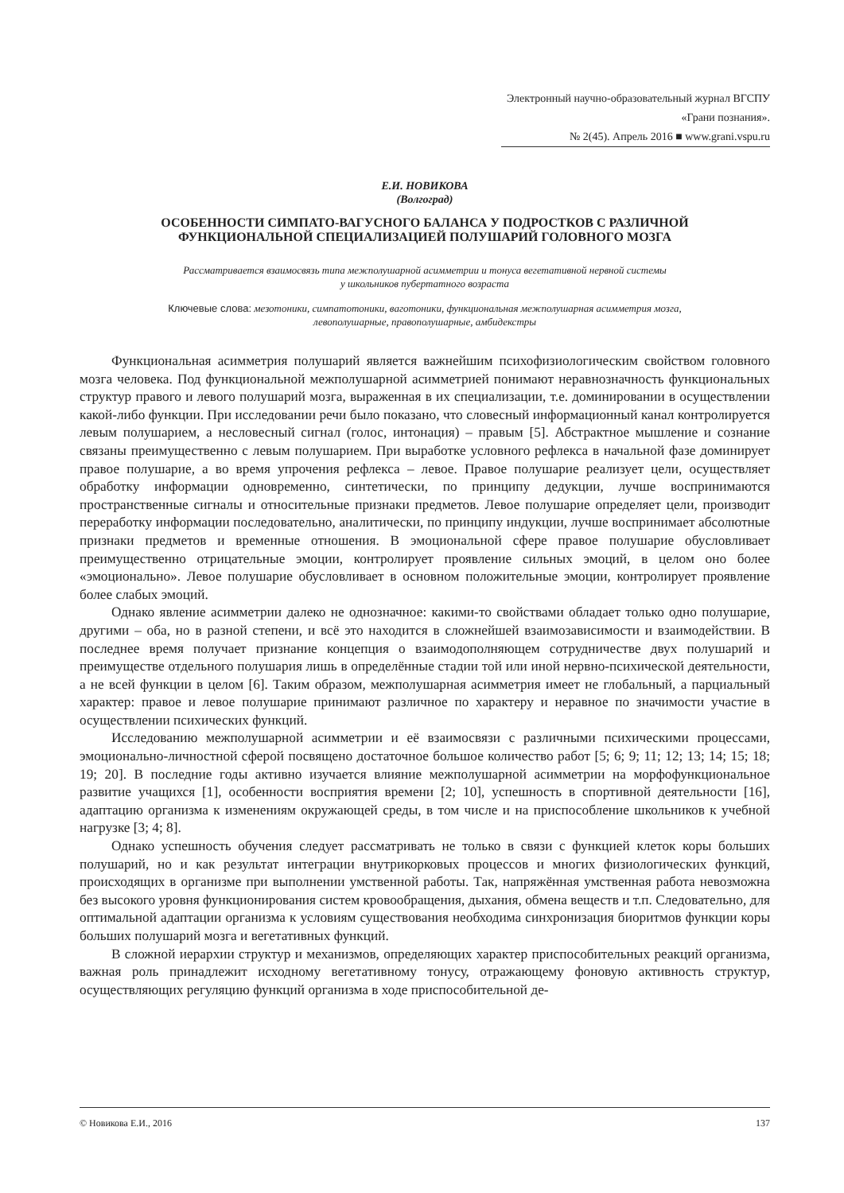Электронный научно-образовательный журнал ВГСПУ «Грани познания».
№ 2(45). Апрель 2016 ■ www.grani.vspu.ru
Е.И. НОВИКОВА
(Волгоград)
ОСОБЕННОСТИ СИМПАТО-ВАГУСНОГО БАЛАНСА У ПОДРОСТКОВ С РАЗЛИЧНОЙ
ФУНКЦИОНАЛЬНОЙ СПЕЦИАЛИЗАЦИЕЙ ПОЛУШАРИЙ ГОЛОВНОГО МОЗГА
Рассматривается взаимосвязь типа межполушарной асимметрии и тонуса вегетативной нервной системы
у школьников пубертатного возраста
Ключевые слова: мезотоники, симпатотоники, ваготоники, функциональная межполушарная асимметрия мозга,
левополушарные, правополушарные, амбидекстры
Функциональная асимметрия полушарий является важнейшим психофизиологическим свойством головного мозга человека. Под функциональной межполушарной асимметрией понимают неравнозначность функциональных структур правого и левого полушарий мозга, выраженная в их специализации, т.е. доминировании в осуществлении какой-либо функции. При исследовании речи было показано, что словесный информационный канал контролируется левым полушарием, а несловесный сигнал (голос, интонация) – правым [5]. Абстрактное мышление и сознание связаны преимущественно с левым полушарием. При выработке условного рефлекса в начальной фазе доминирует правое полушарие, а во время упрочения рефлекса – левое. Правое полушарие реализует цели, осуществляет обработку информации одновременно, синтетически, по принципу дедукции, лучше воспринимаются пространственные сигналы и относительные признаки предметов. Левое полушарие определяет цели, производит переработку информации последовательно, аналитически, по принципу индукции, лучше воспринимает абсолютные признаки предметов и временные отношения. В эмоциональной сфере правое полушарие обусловливает преимущественно отрицательные эмоции, контролирует проявление сильных эмоций, в целом оно более «эмоционально». Левое полушарие обусловливает в основном положительные эмоции, контролирует проявление более слабых эмоций.
Однако явление асимметрии далеко не однозначное: какими-то свойствами обладает только одно полушарие, другими – оба, но в разной степени, и всё это находится в сложнейшей взаимозависимости и взаимодействии. В последнее время получает признание концепция о взаимодополняющем сотрудничестве двух полушарий и преимуществе отдельного полушария лишь в определённые стадии той или иной нервно-психической деятельности, а не всей функции в целом [6]. Таким образом, межполушарная асимметрия имеет не глобальный, а парциальный характер: правое и левое полушарие принимают различное по характеру и неравное по значимости участие в осуществлении психических функций.
Исследованию межполушарной асимметрии и её взаимосвязи с различными психическими процессами, эмоционально-личностной сферой посвящено достаточное большое количество работ [5; 6; 9; 11; 12; 13; 14; 15; 18; 19; 20]. В последние годы активно изучается влияние межполушарной асимметрии на морфофункциональное развитие учащихся [1], особенности восприятия времени [2; 10], успешность в спортивной деятельности [16], адаптацию организма к изменениям окружающей среды, в том числе и на приспособление школьников к учебной нагрузке [3; 4; 8].
Однако успешность обучения следует рассматривать не только в связи с функцией клеток коры больших полушарий, но и как результат интеграции внутрикорковых процессов и многих физиологических функций, происходящих в организме при выполнении умственной работы. Так, напряжённая умственная работа невозможна без высокого уровня функционирования систем кровообращения, дыхания, обмена веществ и т.п. Следовательно, для оптимальной адаптации организма к условиям существования необходима синхронизация биоритмов функции коры больших полушарий мозга и вегетативных функций.
В сложной иерархии структур и механизмов, определяющих характер приспособительных реакций организма, важная роль принадлежит исходному вегетативному тонусу, отражающему фоновую активность структур, осуществляющих регуляцию функций организма в ходе приспособительной де-
© Новикова Е.И., 2016 137